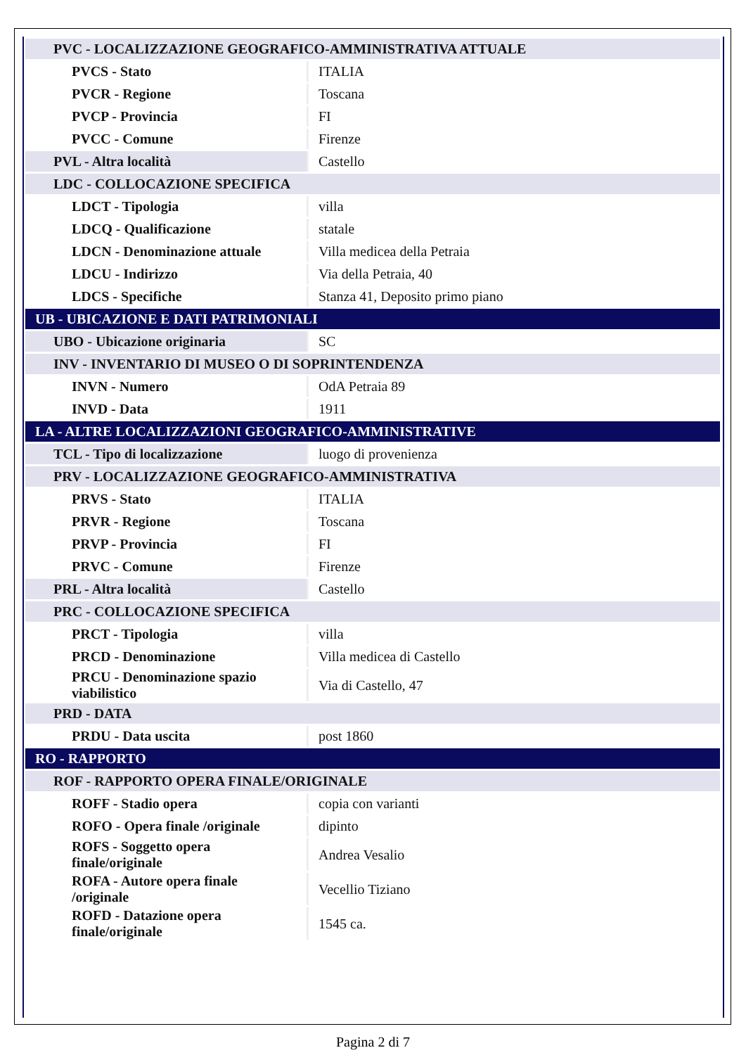| PVC - LOCALIZZAZIONE GEOGRAFICO-AMMINISTRATIVA ATTUALE | |
| PVCS - Stato | ITALIA |
| PVCR - Regione | Toscana |
| PVCP - Provincia | FI |
| PVCC - Comune | Firenze |
| PVL - Altra località | Castello |
| LDC - COLLOCAZIONE SPECIFICA | |
| LDCT - Tipologia | villa |
| LDCQ - Qualificazione | statale |
| LDCN - Denominazione attuale | Villa medicea della Petraia |
| LDCU - Indirizzo | Via della Petraia, 40 |
| LDCS - Specifiche | Stanza 41, Deposito primo piano |
| UB - UBICAZIONE E DATI PATRIMONIALI | |
| UBO - Ubicazione originaria | SC |
| INV - INVENTARIO DI MUSEO O DI SOPRINTENDENZA | |
| INVN - Numero | OdA Petraia 89 |
| INVD - Data | 1911 |
| LA - ALTRE LOCALIZZAZIONI GEOGRAFICO-AMMINISTRATIVE | |
| TCL - Tipo di localizzazione | luogo di provenienza |
| PRV - LOCALIZZAZIONE GEOGRAFICO-AMMINISTRATIVA | |
| PRVS - Stato | ITALIA |
| PRVR - Regione | Toscana |
| PRVP - Provincia | FI |
| PRVC - Comune | Firenze |
| PRL - Altra località | Castello |
| PRC - COLLOCAZIONE SPECIFICA | |
| PRCT - Tipologia | villa |
| PRCD - Denominazione | Villa medicea di Castello |
| PRCU - Denominazione spazio viabilistico | Via di Castello, 47 |
| PRD - DATA | |
| PRDU - Data uscita | post 1860 |
| RO - RAPPORTO | |
| ROF - RAPPORTO OPERA FINALE/ORIGINALE | |
| ROFF - Stadio opera | copia con varianti |
| ROFO - Opera finale /originale | dipinto |
| ROFS - Soggetto opera finale/originale | Andrea Vesalio |
| ROFA - Autore opera finale /originale | Vecellio Tiziano |
| ROFD - Datazione opera finale/originale | 1545 ca. |
Pagina 2 di 7